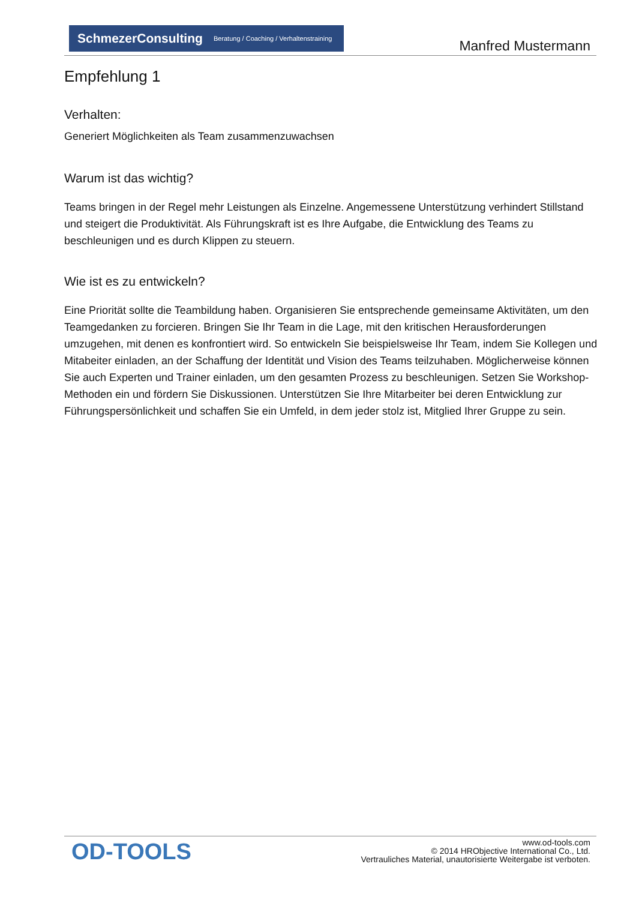SchmezerConsulting Beratung / Coaching / Verhaltenstraining
Manfred Mustermann
Empfehlung 1
Verhalten:
Generiert Möglichkeiten als Team zusammenzuwachsen
Warum ist das wichtig?
Teams bringen in der Regel mehr Leistungen als Einzelne. Angemessene Unterstützung verhindert Stillstand und steigert die Produktivität. Als Führungskraft ist es Ihre Aufgabe, die Entwicklung des Teams zu beschleunigen und es durch Klippen zu steuern.
Wie ist es zu entwickeln?
Eine Priorität sollte die Teambildung haben. Organisieren Sie entsprechende gemeinsame Aktivitäten, um den Teamgedanken zu forcieren. Bringen Sie Ihr Team in die Lage, mit den kritischen Herausforderungen umzugehen, mit denen es konfrontiert wird. So entwickeln Sie beispielsweise Ihr Team, indem Sie Kollegen und Mitabeiter einladen, an der Schaffung der Identität und Vision des Teams teilzuhaben. Möglicherweise können Sie auch Experten und Trainer einladen, um den gesamten Prozess zu beschleunigen. Setzen Sie Workshop-Methoden ein und fördern Sie Diskussionen. Unterstützen Sie Ihre Mitarbeiter bei deren Entwicklung zur Führungspersönlichkeit und schaffen Sie ein Umfeld, in dem jeder stolz ist, Mitglied Ihrer Gruppe zu sein.
OD-TOOLS
www.od-tools.com
© 2014 HRObjective International Co., Ltd.
Vertrauliches Material, unautorisierte Weitergabe ist verboten.